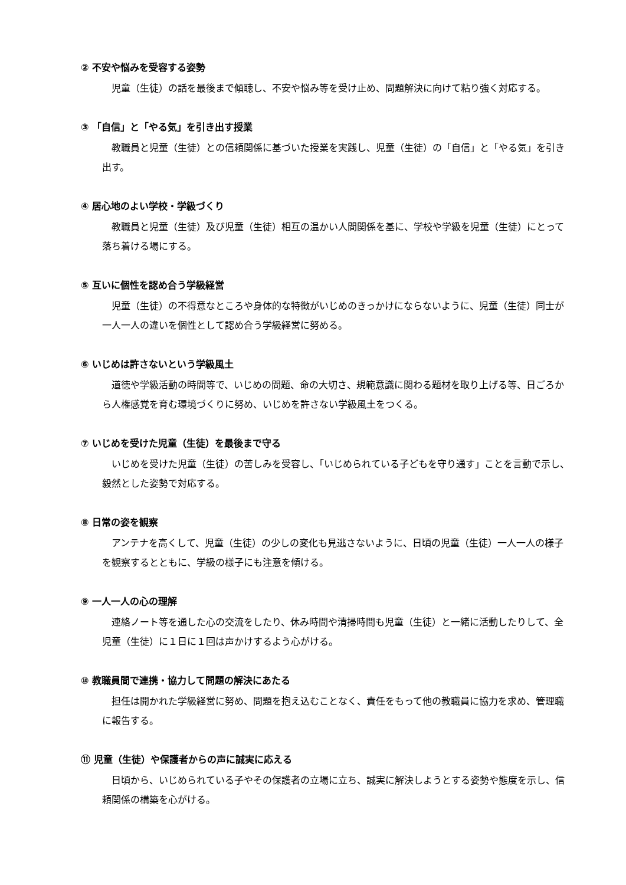② 不安や悩みを受容する姿勢
児童（生徒）の話を最後まで傾聴し、不安や悩み等を受け止め、問題解決に向けて粘り強く対応する。
③ 「自信」と「やる気」を引き出す授業
教職員と児童（生徒）との信頼関係に基づいた授業を実践し、児童（生徒）の「自信」と「やる気」を引き出す。
④ 居心地のよい学校・学級づくり
教職員と児童（生徒）及び児童（生徒）相互の温かい人間関係を基に、学校や学級を児童（生徒）にとって落ち着ける場にする。
⑤ 互いに個性を認め合う学級経営
児童（生徒）の不得意なところや身体的な特徴がいじめのきっかけにならないように、児童（生徒）同士が一人一人の違いを個性として認め合う学級経営に努める。
⑥ いじめは許さないという学級風土
道徳や学級活動の時間等で、いじめの問題、命の大切さ、規範意識に関わる題材を取り上げる等、日ごろから人権感覚を育む環境づくりに努め、いじめを許さない学級風土をつくる。
⑦ いじめを受けた児童（生徒）を最後まで守る
いじめを受けた児童（生徒）の苦しみを受容し、「いじめられている子どもを守り通す」ことを言動で示し、毅然とした姿勢で対応する。
⑧ 日常の姿を観察
アンテナを高くして、児童（生徒）の少しの変化も見逃さないように、日頃の児童（生徒）一人一人の様子を観察するとともに、学級の様子にも注意を傾ける。
⑨ 一人一人の心の理解
連絡ノート等を通した心の交流をしたり、休み時間や清掃時間も児童（生徒）と一緒に活動したりして、全児童（生徒）に１日に１回は声かけするよう心がける。
⑩ 教職員間で連携・協力して問題の解決にあたる
担任は開かれた学級経営に努め、問題を抱え込むことなく、責任をもって他の教職員に協力を求め、管理職に報告する。
⑪ 児童（生徒）や保護者からの声に誠実に応える
日頃から、いじめられている子やその保護者の立場に立ち、誠実に解決しようとする姿勢や態度を示し、信頼関係の構築を心がける。